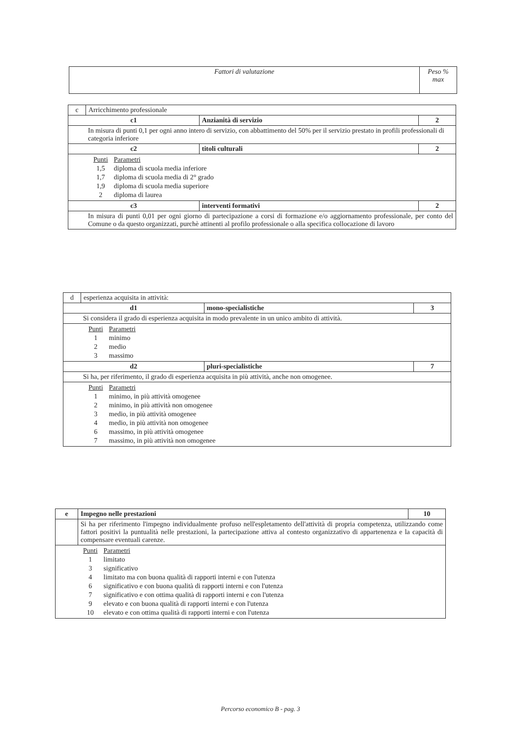| Fattori di valutazione | Peso % max |
| --- | --- |
| c | Arricchimento professionale | | |
| c1 | | Anzianità di servizio | 2 |
| In misura di punti 0,1 per ogni anno intero di servizio, con abbattimento del 50% per il servizio prestato in profili professionali di categoria inferiore | | | |
| c2 | | titoli culturali | 2 |
| / Punti / Parametri / / 1,5 / diploma di scuola media inferiore / / 1,7 / diploma di scuola media di 2° grado / / 1,9 / diploma di scuola media superiore / / 2 / diploma di laurea / | | | |
| c3 | | interventi formativi | 2 |
| In misura di punti 0,01 per ogni giorno di partecipazione a corsi di formazione e/o aggiornamento professionale, per conto del Comune o da questo organizzati, purchè attinenti al profilo professionale o alla specifica collocazione di lavoro | | | |
| d | esperienza acquisita in attività: | | |
| d1 | | mono-specialistiche | 3 |
| Si considera il grado di esperienza acquisita in modo prevalente in un unico ambito di attività. | | | |
| / Punti / Parametri / / 1 / minimo / / 2 / medio / / 3 / massimo / | | | |
| d2 | | pluri-specialistiche | 7 |
| Si ha, per riferimento, il grado di esperienza acquisita in più attività, anche non omogenee. | | | |
| / Punti / Parametri / / 1 / minimo, in più attività omogenee / / 2 / minimo, in più attività non omogenee / / 3 / medio, in più attività omogenee / / 4 / medio, in più attività non omogenee / / 6 / massimo, in più attività omogenee / / 7 / massimo, in più attività non omogenee / | | | |
| e | Impegno nelle prestazioni | 10 |
| | Si ha per riferimento l'impegno individualmente profuso nell'espletamento dell'attività di propria competenza, utilizzando come fattori positivi la puntualità nelle prestazioni, la partecipazione attiva al contesto organizzativo di appartenenza e la capacità di compensare eventuali carenze. | |
| / Punti / Parametri / / 1 / limitato / / 3 / significativo / / 4 / limitato ma con buona qualità di rapporti interni e con l'utenza / / 6 / significativo e con buona qualità di rapporti interni e con l'utenza / / 7 / significativo e con ottima qualità di rapporti interni e con l'utenza / / 9 / elevato e con buona qualità di rapporti interni e con l'utenza / / 10 / elevato e con ottima qualità di rapporti interni e con l'utenza / | | |
Percorso economico B - pag. 3